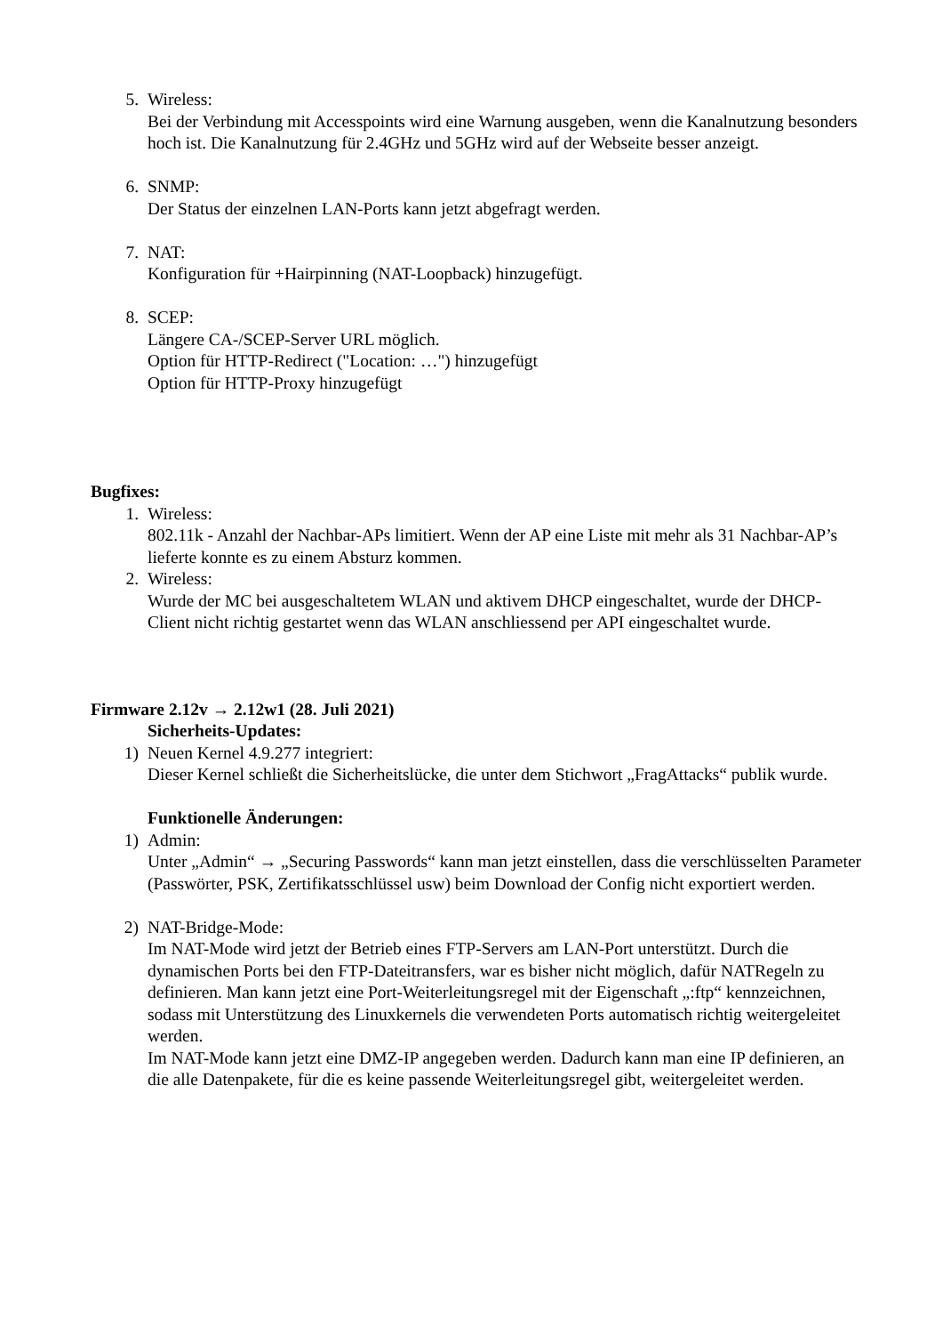5. Wireless:
Bei der Verbindung mit Accesspoints wird eine Warnung ausgeben, wenn die Kanalnutzung besonders hoch ist. Die Kanalnutzung für 2.4GHz und 5GHz wird auf der Webseite besser anzeigt.
6. SNMP:
Der Status der einzelnen LAN-Ports kann jetzt abgefragt werden.
7. NAT:
Konfiguration für +Hairpinning (NAT-Loopback) hinzugefügt.
8. SCEP:
Längere CA-/SCEP-Server URL möglich.
Option für HTTP-Redirect ("Location: …") hinzugefügt
Option für HTTP-Proxy hinzugefügt
Bugfixes:
1. Wireless:
802.11k - Anzahl der Nachbar-APs limitiert. Wenn der AP eine Liste mit mehr als 31 Nachbar-AP’s lieferte konnte es zu einem Absturz kommen.
2. Wireless:
Wurde der MC bei ausgeschaltetem WLAN und aktivem DHCP eingeschaltet, wurde der DHCP-Client nicht richtig gestartet wenn das WLAN anschliessend per API eingeschaltet wurde.
Firmware 2.12v → 2.12w1 (28. Juli 2021)
Sicherheits-Updates:
1) Neuen Kernel 4.9.277 integriert:
Dieser Kernel schließt die Sicherheitslücke, die unter dem Stichwort „FragAttacks“ publik wurde.
Funktionelle Änderungen:
1) Admin:
Unter „Admin“ → „Securing Passwords“ kann man jetzt einstellen, dass die verschlüsselten Parameter (Passwörter, PSK, Zertifikatsschlüssel usw) beim Download der Config nicht exportiert werden.
2) NAT-Bridge-Mode:
Im NAT-Mode wird jetzt der Betrieb eines FTP-Servers am LAN-Port unterstützt. Durch die dynamischen Ports bei den FTP-Dateitransfers, war es bisher nicht möglich, dafür NATRegeln zu definieren. Man kann jetzt eine Port-Weiterleitungsregel mit der Eigenschaft „:ftp“ kennzeichnen, sodass mit Unterstützung des Linuxkernels die verwendeten Ports automatisch richtig weitergeleitet werden.
Im NAT-Mode kann jetzt eine DMZ-IP angegeben werden. Dadurch kann man eine IP definieren, an die alle Datenpakete, für die es keine passende Weiterleitungsregel gibt, weitergeleitet werden.